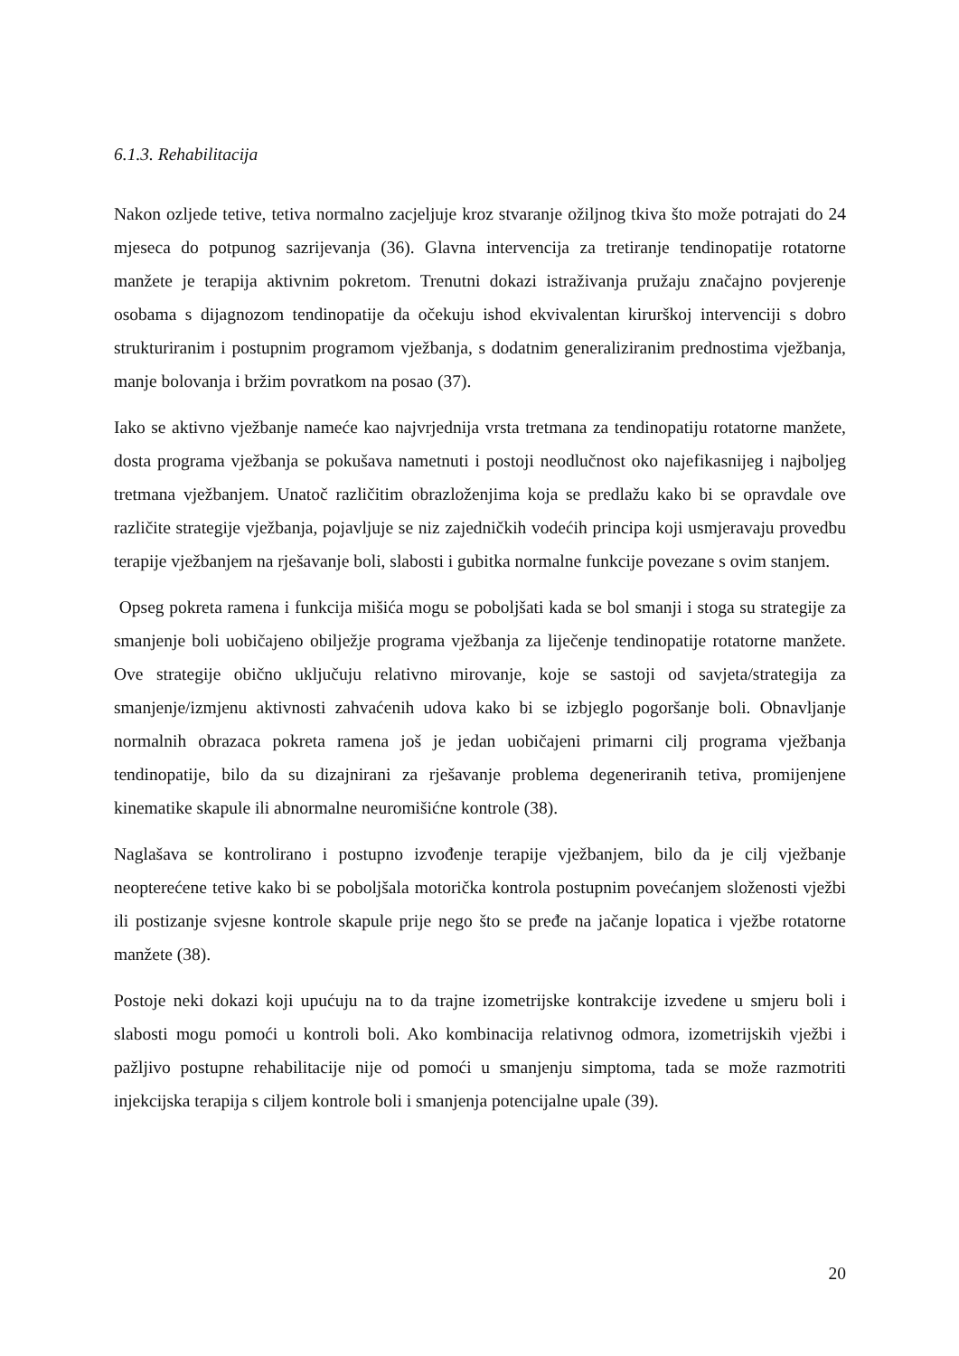6.1.3. Rehabilitacija
Nakon ozljede tetive, tetiva normalno zacjeljuje kroz stvaranje ožiljnog tkiva što može potrajati do 24 mjeseca do potpunog sazrijevanja (36). Glavna intervencija za tretiranje tendinopatije rotatorne manžete je terapija aktivnim pokretom. Trenutni dokazi istraživanja pružaju značajno povjerenje osobama s dijagnozom tendinopatije da očekuju ishod ekvivalentan kirurškoj intervenciji s dobro strukturiranim i postupnim programom vježbanja, s dodatnim generaliziranim prednostima vježbanja, manje bolovanja i bržim povratkom na posao (37).
Iako se aktivno vježbanje nameće kao najvrjednija vrsta tretmana za tendinopatiju rotatorne manžete, dosta programa vježbanja se pokušava nametnuti i postoji neodlučnost oko najefikasnijeg i najboljeg tretmana vježbanjem. Unatoč različitim obrazloženjima koja se predlažu kako bi se opravdale ove različite strategije vježbanja, pojavljuje se niz zajedničkih vodećih principa koji usmjeravaju provedbu terapije vježbanjem na rješavanje boli, slabosti i gubitka normalne funkcije povezane s ovim stanjem.
Opseg pokreta ramena i funkcija mišića mogu se poboljšati kada se bol smanji i stoga su strategije za smanjenje boli uobičajeno obilježje programa vježbanja za liječenje tendinopatije rotatorne manžete. Ove strategije obično uključuju relativno mirovanje, koje se sastoji od savjeta/strategija za smanjenje/izmjenu aktivnosti zahvaćenih udova kako bi se izbjeglo pogoršanje boli. Obnavljanje normalnih obrazaca pokreta ramena još je jedan uobičajeni primarni cilj programa vježbanja tendinopatije, bilo da su dizajnirani za rješavanje problema degeneriranih tetiva, promijenjene kinematike skapule ili abnormalne neuromišićne kontrole (38).
Naglašava se kontrolirano i postupno izvođenje terapije vježbanjem, bilo da je cilj vježbanje neopterećene tetive kako bi se poboljšala motorička kontrola postupnim povećanjem složenosti vježbi ili postizanje svjesne kontrole skapule prije nego što se pređe na jačanje lopatica i vježbe rotatorne manžete (38).
Postoje neki dokazi koji upućuju na to da trajne izometrijske kontrakcije izvedene u smjeru boli i slabosti mogu pomoći u kontroli boli. Ako kombinacija relativnog odmora, izometrijskih vježbi i pažljivo postupne rehabilitacije nije od pomoći u smanjenju simptoma, tada se može razmotriti injekcijska terapija s ciljem kontrole boli i smanjenja potencijalne upale (39).
20